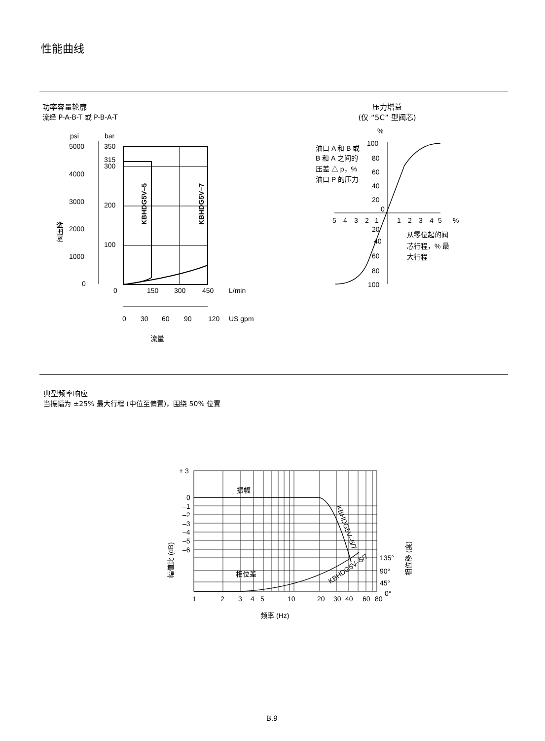性能曲线
功率容量轮廓
流经 P-A-B-T 或 P-B-A-T
压力增益
(仅 “5C” 型阀芯)
psi
bar
5000
4000
3000
2000
1000
0
350
315
300
200
100
KBHDG5V–5
KBHDG5V–7
0
150
300
450
L/min
0
30
60
90
120
US gpm
流量
阀压降
%
油口 A 和 B 或
B 和 A 之间的
压差 △ p，%
油口 P 的压力
100
80
60
40
20
0
5
4
3
2
1
1
2
3
4
5
%
20
40
60
80
100
从零位起的阀
芯行程，% 最
大行程
典型频率响应
当振幅为 ±25% 最大行程 (中位至偏置)，围绕 50% 位置
+ 3
0
–1
–2
–3
–4
–5
–6
振幅
相位差
135°
90°
45°
0°
1
2
3
4
5
10
20
30
40
60
80
频率 (Hz)
幅值比 (dB)
相位移 (度)
KBHDG5V–5/7
KBHDG5V–5/7
B.9